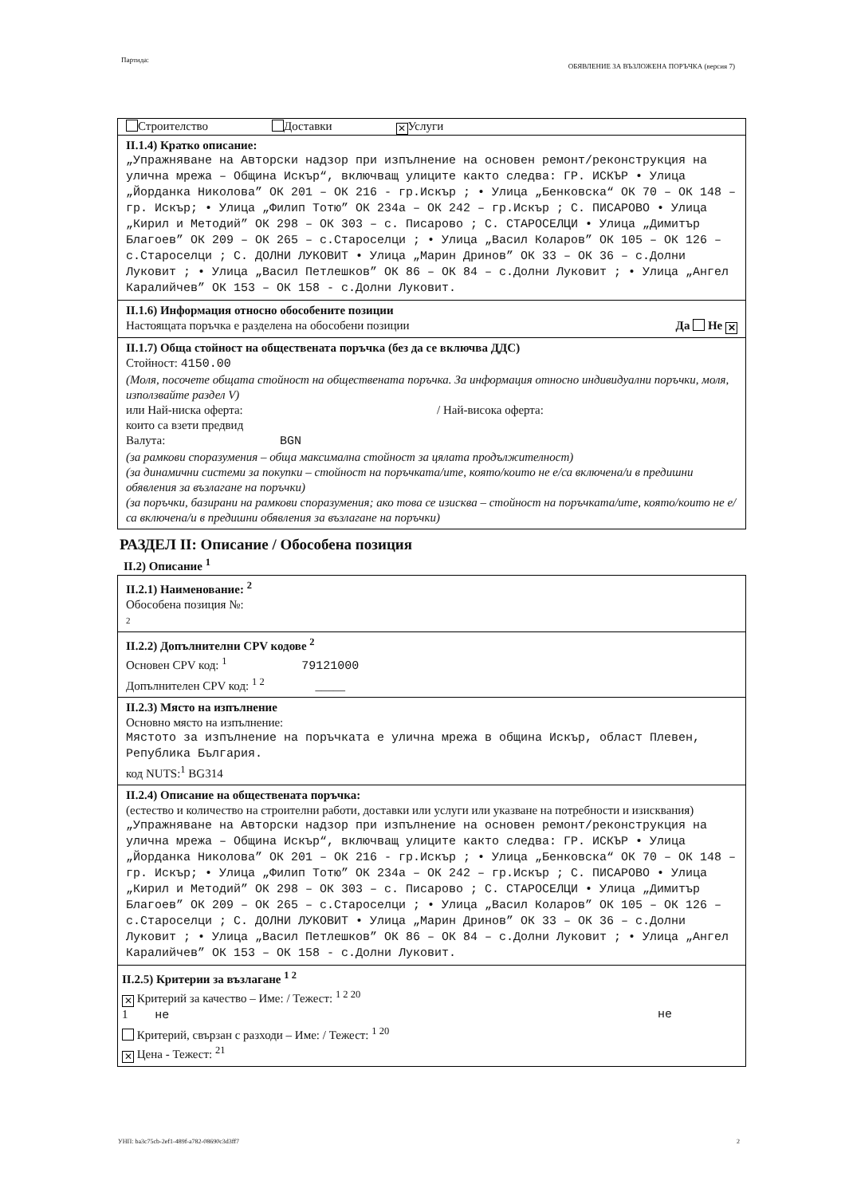Партида: ОБЯВЛЕНИЕ ЗА ВЪЗЛОЖЕНА ПОРЪЧКА (версия 7)
Строителство Доставки ✕ Услуги
II.1.4) Кратко описание:
„Упражняване на Авторски надзор при изпълнение на основен ремонт/реконструкция на улична мрежа – Община Искър“, включващ улиците както следва: ГР. ИСКЪР • Улица „Йорданка Николова” ОК 201 – ОК 216 - гр.Искър ; • Улица „Бенковска“ ОК 70 – ОК 148 – гр. Искър; • Улица „Филип Тотю” ОК 234а – ОК 242 – гр.Искър ; С. ПИСАРОВО • Улица „Кирил и Методий” ОК 298 – ОК 303 – с. Писарово ; С. СТАРОСЕЛЦИ • Улица „Димитър Благоев” ОК 209 – ОК 265 – с.Староселци ; • Улица „Васил Коларов” ОК 105 – ОК 126 – с.Староселци ; С. ДОЛНИ ЛУКОВИТ • Улица „Марин Дринов” ОК 33 – ОК 36 – с.Долни Луковит ; • Улица „Васил Петлешков” ОК 86 – ОК 84 – с.Долни Луковит ; • Улица „Ангел Каралийчев” ОК 153 – ОК 158 - с.Долни Луковит.
II.1.6) Информация относно обособените позиции
Настоящата поръчка е разделена на обособени позиции Да Не ✕
II.1.7) Обща стойност на обществената поръчка (без да се включва ДДС)
Стойност: 4150.00
(Моля, посочете общата стойност на обществената поръчка. За информация относно индивидуални поръчки, моля, използвайте раздел V)
или Най-ниска оферта: / Най-висока оферта:
които са взети предвид
Валута: BGN
(за рамкови споразумения – обща максимална стойност за цялата продължителност)
(за динамични системи за покупки – стойност на поръчката/ите, която/които не е/са включена/и в предишни обявления за възлагане на поръчки)
(за поръчки, базирани на рамкови споразумения; ако това се изисква – стойност на поръчката/ите, която/които не е/са включена/и в предишни обявления за възлагане на поръчки)
РАЗДЕЛ II: Описание / Обособена позиция
II.2) Описание <sup>1</sup>
II.2.1) Наименование: <sup>2</sup>
Обособена позиция №:
2
II.2.2) Допълнителни CPV кодове <sup>2</sup>
Основен CPV код: <sup>1</sup> 79121000
Допълнителен CPV код: <sup>1 2</sup> _____
II.2.3) Място на изпълнение
Основно място на изпълнение:
Мястото за изпълнение на поръчката е улична мрежа в община Искър, област Плевен, Република България.
код NUTS:<sup>1</sup> BG314
II.2.4) Описание на обществената поръчка:
(естество и количество на строителни работи, доставки или услуги или указване на потребности и изисквания)
„Упражняване на Авторски надзор при изпълнение на основен ремонт/реконструкция на улична мрежа – Община Искър“, включващ улиците както следва: ГР. ИСКЪР • Улица „Йорданка Николова” ОК 201 – ОК 216 - гр.Искър ; • Улица „Бенковска“ ОК 70 – ОК 148 – гр. Искър; • Улица „Филип Тотю” ОК 234а – ОК 242 – гр.Искър ; С. ПИСАРОВО • Улица „Кирил и Методий” ОК 298 – ОК 303 – с. Писарово ; С. СТАРОСЕЛЦИ • Улица „Димитър Благоев” ОК 209 – ОК 265 – с.Староселци ; • Улица „Васил Коларов” ОК 105 – ОК 126 – с.Староселци ; С. ДОЛНИ ЛУКОВИТ • Улица „Марин Дринов” ОК 33 – ОК 36 – с.Долни Луковит ; • Улица „Васил Петлешков” ОК 86 – ОК 84 – с.Долни Луковит ; • Улица „Ангел Каралийчев” ОК 153 – ОК 158 - с.Долни Луковит.
II.2.5) Критерии за възлагане <sup>1 2</sup>
✕ Критерий за качество – Име: / Тежест: <sup>1 2 20</sup>
1 не не
Критерий, свързан с разходи – Име: / Тежест: <sup>1 20</sup>
✕ Цена - Тежест: <sup>21</sup>
УНП: ba3c75cb-2ef1-489f-a782-08690c3d3ff7 2